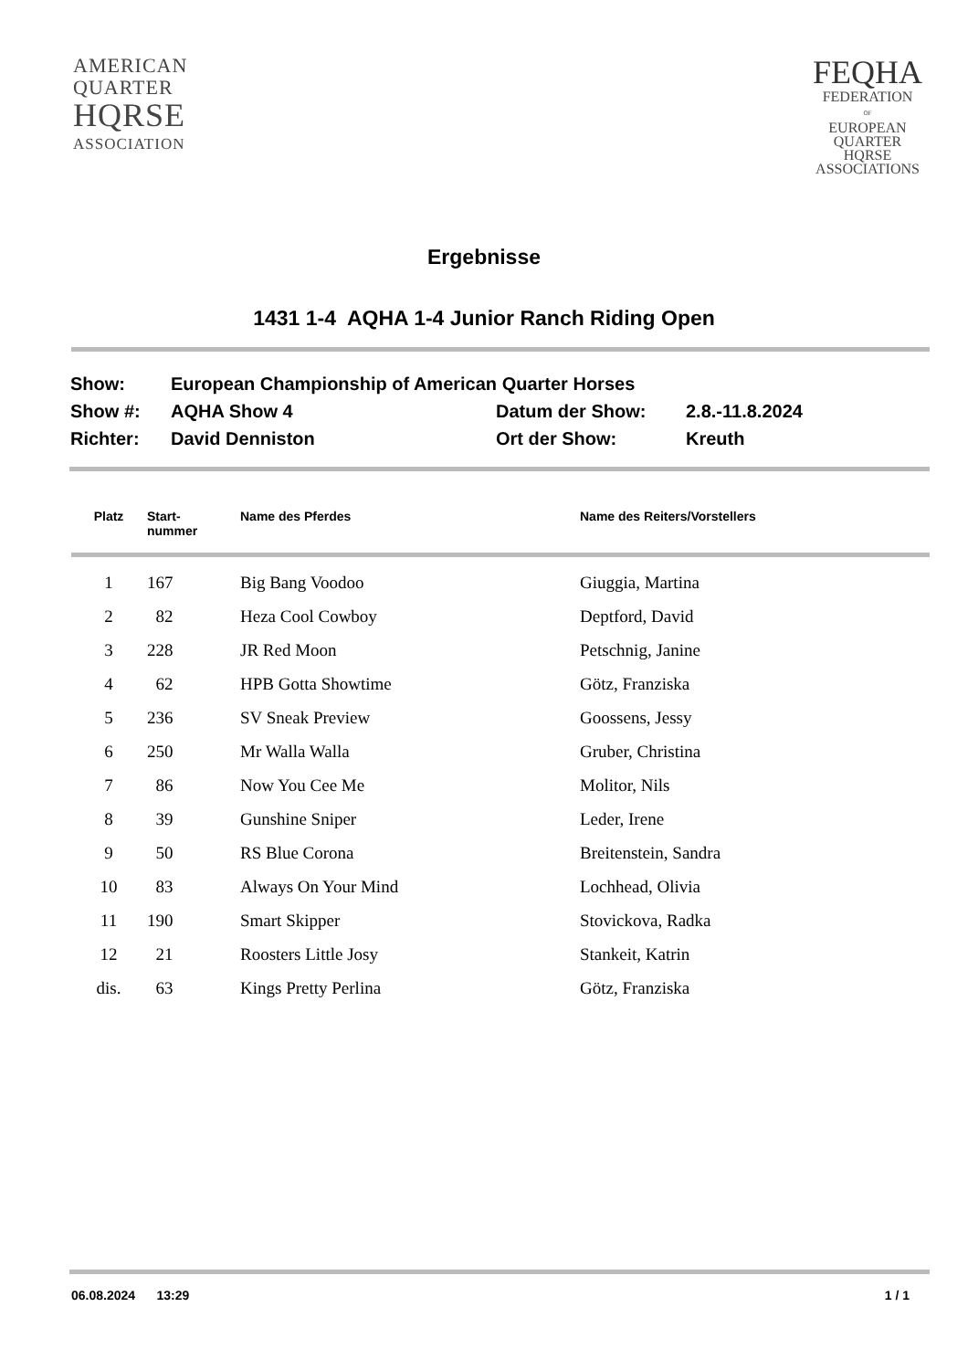AMERICAN
QUARTER
HQRSE
ASSOCIATION
FEQHA
FEDERATION
OF
EUROPEAN
QUARTER
HQRSE
ASSOCIATIONS
Ergebnisse
1431 1-4 AQHA 1-4 Junior Ranch Riding Open
| Show: | European Championship of American Quarter Horses | | |
| Show #: | AQHA Show 4 | Datum der Show: | 2.8.-11.8.2024 |
| Richter: | David Denniston | Ort der Show: | Kreuth |
| Platz | Start- nummer | Name des Pferdes | Name des Reiters/Vorstellers |
| --- | --- | --- | --- |
| 1 | 167 | Big Bang Voodoo | Giuggia, Martina |
| 2 | 82 | Heza Cool Cowboy | Deptford, David |
| 3 | 228 | JR Red Moon | Petschnig, Janine |
| 4 | 62 | HPB Gotta Showtime | Götz, Franziska |
| 5 | 236 | SV Sneak Preview | Goossens, Jessy |
| 6 | 250 | Mr Walla Walla | Gruber, Christina |
| 7 | 86 | Now You Cee Me | Molitor, Nils |
| 8 | 39 | Gunshine Sniper | Leder, Irene |
| 9 | 50 | RS Blue Corona | Breitenstein, Sandra |
| 10 | 83 | Always On Your Mind | Lochhead, Olivia |
| 11 | 190 | Smart Skipper | Stovickova, Radka |
| 12 | 21 | Roosters Little Josy | Stankeit, Katrin |
| dis. | 63 | Kings Pretty Perlina | Götz, Franziska |
06.08.2024 13:29 1 / 1